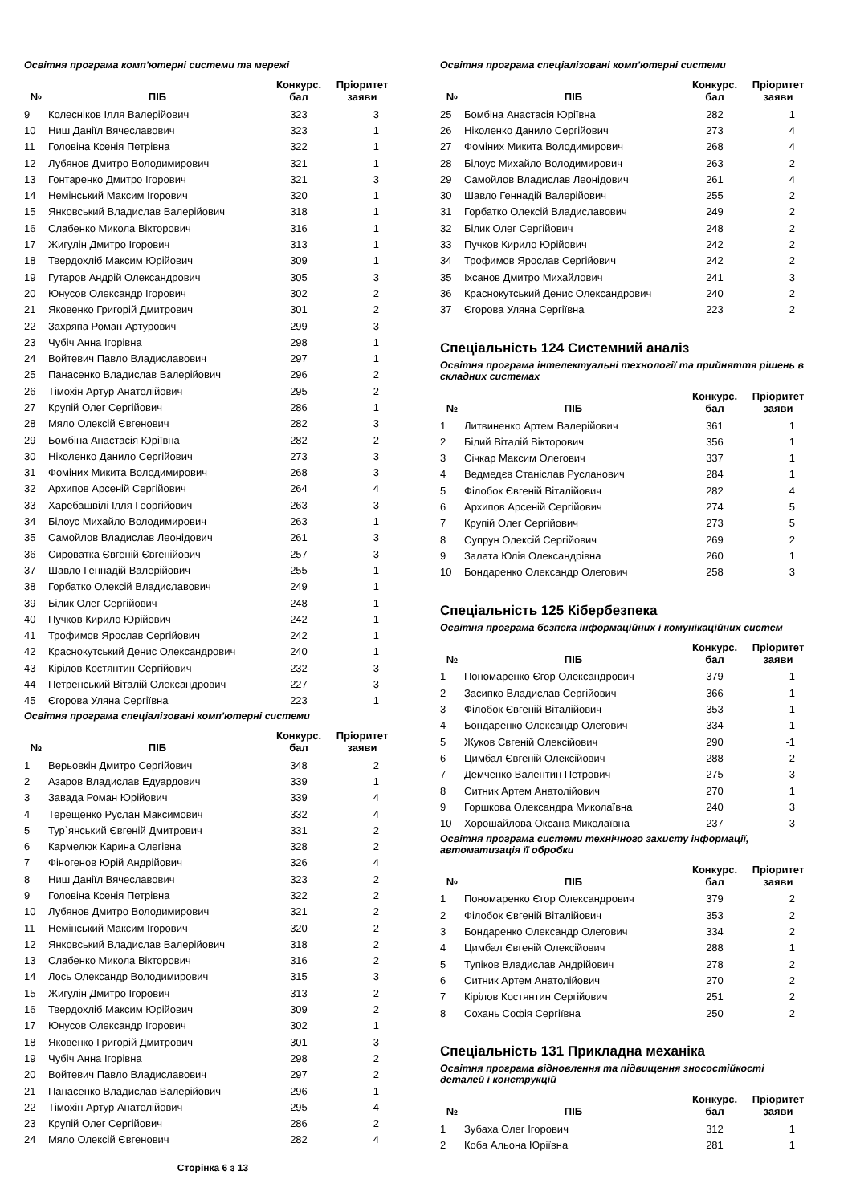Освітня програма комп'ютерні системи та мережі
| № | ПІБ | Конкурс. бал | Пріоритет заяви |
| --- | --- | --- | --- |
| 9 | Колесніков Ілля Валерійович | 323 | 3 |
| 10 | Ниш Даніїл Вячеславович | 323 | 1 |
| 11 | Головіна Ксенія Петрівна | 322 | 1 |
| 12 | Лубянов Дмитро Володимирович | 321 | 1 |
| 13 | Гонтаренко Дмитро Ігорович | 321 | 3 |
| 14 | Немінський Максим Ігорович | 320 | 1 |
| 15 | Янковський Владислав Валерійович | 318 | 1 |
| 16 | Слабенко Микола Вікторович | 316 | 1 |
| 17 | Жигулін Дмитро Ігорович | 313 | 1 |
| 18 | Твердохліб Максим Юрійович | 309 | 1 |
| 19 | Гутаров Андрій Олександрович | 305 | 3 |
| 20 | Юнусов Олександр Ігорович | 302 | 2 |
| 21 | Яковенко Григорій Дмитрович | 301 | 2 |
| 22 | Захряпа Роман Артурович | 299 | 3 |
| 23 | Чубіч Анна Ігорівна | 298 | 1 |
| 24 | Войтевич Павло Владиславович | 297 | 1 |
| 25 | Панасенко Владислав Валерійович | 296 | 2 |
| 26 | Тімохін Артур Анатолійович | 295 | 2 |
| 27 | Крупій Олег Сергійович | 286 | 1 |
| 28 | Мяло Олексій Євгенович | 282 | 3 |
| 29 | Бомбіна Анастасія Юріївна | 282 | 2 |
| 30 | Ніколенко Данило Сергійович | 273 | 3 |
| 31 | Фоміних Микита Володимирович | 268 | 3 |
| 32 | Архипов Арсеній Сергійович | 264 | 4 |
| 33 | Харебашвілі Ілля Георгійович | 263 | 3 |
| 34 | Білоус Михайло Володимирович | 263 | 1 |
| 35 | Самойлов Владислав Леонідович | 261 | 3 |
| 36 | Сироватка Євгеній Євгенійович | 257 | 3 |
| 37 | Шавло Геннадій Валерійович | 255 | 1 |
| 38 | Горбатко Олексій Владиславович | 249 | 1 |
| 39 | Білик Олег Сергійович | 248 | 1 |
| 40 | Пучков Кирило Юрійович | 242 | 1 |
| 41 | Трофимов Ярослав Сергійович | 242 | 1 |
| 42 | Краснокутський Денис Олександрович | 240 | 1 |
| 43 | Кірілов Костянтин Сергійович | 232 | 3 |
| 44 | Петренський Віталій Олександрович | 227 | 3 |
| 45 | Єгорова Уляна Сергіївна | 223 | 1 |
Освітня програма спеціалізовані комп'ютерні системи
| № | ПІБ | Конкурс. бал | Пріоритет заяви |
| --- | --- | --- | --- |
| 1 | Верьовкін Дмитро Сергійович | 348 | 2 |
| 2 | Азаров Владислав Едуардович | 339 | 1 |
| 3 | Завада Роман Юрійович | 339 | 4 |
| 4 | Терещенко Руслан Максимович | 332 | 4 |
| 5 | Тур`янський Євгеній Дмитрович | 331 | 2 |
| 6 | Кармелюк Карина Олегівна | 328 | 2 |
| 7 | Фіногенов Юрій Андрійович | 326 | 4 |
| 8 | Ниш Даніїл Вячеславович | 323 | 2 |
| 9 | Головіна Ксенія Петрівна | 322 | 2 |
| 10 | Лубянов Дмитро Володимирович | 321 | 2 |
| 11 | Немінський Максим Ігорович | 320 | 2 |
| 12 | Янковський Владислав Валерійович | 318 | 2 |
| 13 | Слабенко Микола Вікторович | 316 | 2 |
| 14 | Лось Олександр Володимирович | 315 | 3 |
| 15 | Жигулін Дмитро Ігорович | 313 | 2 |
| 16 | Твердохліб Максим Юрійович | 309 | 2 |
| 17 | Юнусов Олександр Ігорович | 302 | 1 |
| 18 | Яковенко Григорій Дмитрович | 301 | 3 |
| 19 | Чубіч Анна Ігорівна | 298 | 2 |
| 20 | Войтевич Павло Владиславович | 297 | 2 |
| 21 | Панасенко Владислав Валерійович | 296 | 1 |
| 22 | Тімохін Артур Анатолійович | 295 | 4 |
| 23 | Крупій Олег Сергійович | 286 | 2 |
| 24 | Мяло Олексій Євгенович | 282 | 4 |
Сторінка 6 з 13
Освітня програма спеціалізовані комп'ютерні системи
| № | ПІБ | Конкурс. бал | Пріоритет заяви |
| --- | --- | --- | --- |
| 25 | Бомбіна Анастасія Юріївна | 282 | 1 |
| 26 | Ніколенко Данило Сергійович | 273 | 4 |
| 27 | Фоміних Микита Володимирович | 268 | 4 |
| 28 | Білоус Михайло Володимирович | 263 | 2 |
| 29 | Самойлов Владислав Леонідович | 261 | 4 |
| 30 | Шавло Геннадій Валерійович | 255 | 2 |
| 31 | Горбатко Олексій Владиславович | 249 | 2 |
| 32 | Білик Олег Сергійович | 248 | 2 |
| 33 | Пучков Кирило Юрійович | 242 | 2 |
| 34 | Трофимов Ярослав Сергійович | 242 | 2 |
| 35 | Іхсанов Дмитро Михайлович | 241 | 3 |
| 36 | Краснокутський Денис Олександрович | 240 | 2 |
| 37 | Єгорова Уляна Сергіївна | 223 | 2 |
Спеціальність 124 Системний аналіз
Освітня програма інтелектуальні технології та прийняття рішень в складних системах
| № | ПІБ | Конкурс. бал | Пріоритет заяви |
| --- | --- | --- | --- |
| 1 | Литвиненко Артем Валерійович | 361 | 1 |
| 2 | Білий Віталій Вікторович | 356 | 1 |
| 3 | Січкар Максим Олегович | 337 | 1 |
| 4 | Ведмедєв Станіслав Русланович | 284 | 1 |
| 5 | Філобок Євгеній Віталійович | 282 | 4 |
| 6 | Архипов Арсеній Сергійович | 274 | 5 |
| 7 | Крупій Олег Сергійович | 273 | 5 |
| 8 | Супрун Олексій Сергійович | 269 | 2 |
| 9 | Залата Юлія Олександрівна | 260 | 1 |
| 10 | Бондаренко Олександр Олегович | 258 | 3 |
Спеціальність 125 Кібербезпека
Освітня програма безпека інформаційних і комунікаційних систем
| № | ПІБ | Конкурс. бал | Пріоритет заяви |
| --- | --- | --- | --- |
| 1 | Пономаренко Єгор Олександрович | 379 | 1 |
| 2 | Засипко Владислав Сергійович | 366 | 1 |
| 3 | Філобок Євгеній Віталійович | 353 | 1 |
| 4 | Бондаренко Олександр Олегович | 334 | 1 |
| 5 | Жуков Євгеній Олексійович | 290 | -1 |
| 6 | Цимбал Євгеній Олексійович | 288 | 2 |
| 7 | Демченко Валентин Петрович | 275 | 3 |
| 8 | Ситник Артем Анатолійович | 270 | 1 |
| 9 | Горшкова Олександра Миколаївна | 240 | 3 |
| 10 | Хорошайлова Оксана Миколаївна | 237 | 3 |
Освітня програма системи технічного захисту інформації, автоматизація її обробки
| № | ПІБ | Конкурс. бал | Пріоритет заяви |
| --- | --- | --- | --- |
| 1 | Пономаренко Єгор Олександрович | 379 | 2 |
| 2 | Філобок Євгеній Віталійович | 353 | 2 |
| 3 | Бондаренко Олександр Олегович | 334 | 2 |
| 4 | Цимбал Євгеній Олексійович | 288 | 1 |
| 5 | Тупіков Владислав Андрійович | 278 | 2 |
| 6 | Ситник Артем Анатолійович | 270 | 2 |
| 7 | Кірілов Костянтин Сергійович | 251 | 2 |
| 8 | Сохань Софія Сергіївна | 250 | 2 |
Спеціальність 131 Прикладна механіка
Освітня програма відновлення та підвищення зносостійкості деталей і конструкцій
| № | ПІБ | Конкурс. бал | Пріоритет заяви |
| --- | --- | --- | --- |
| 1 | Зубаха Олег Ігорович | 312 | 1 |
| 2 | Коба Альона Юріївна | 281 | 1 |